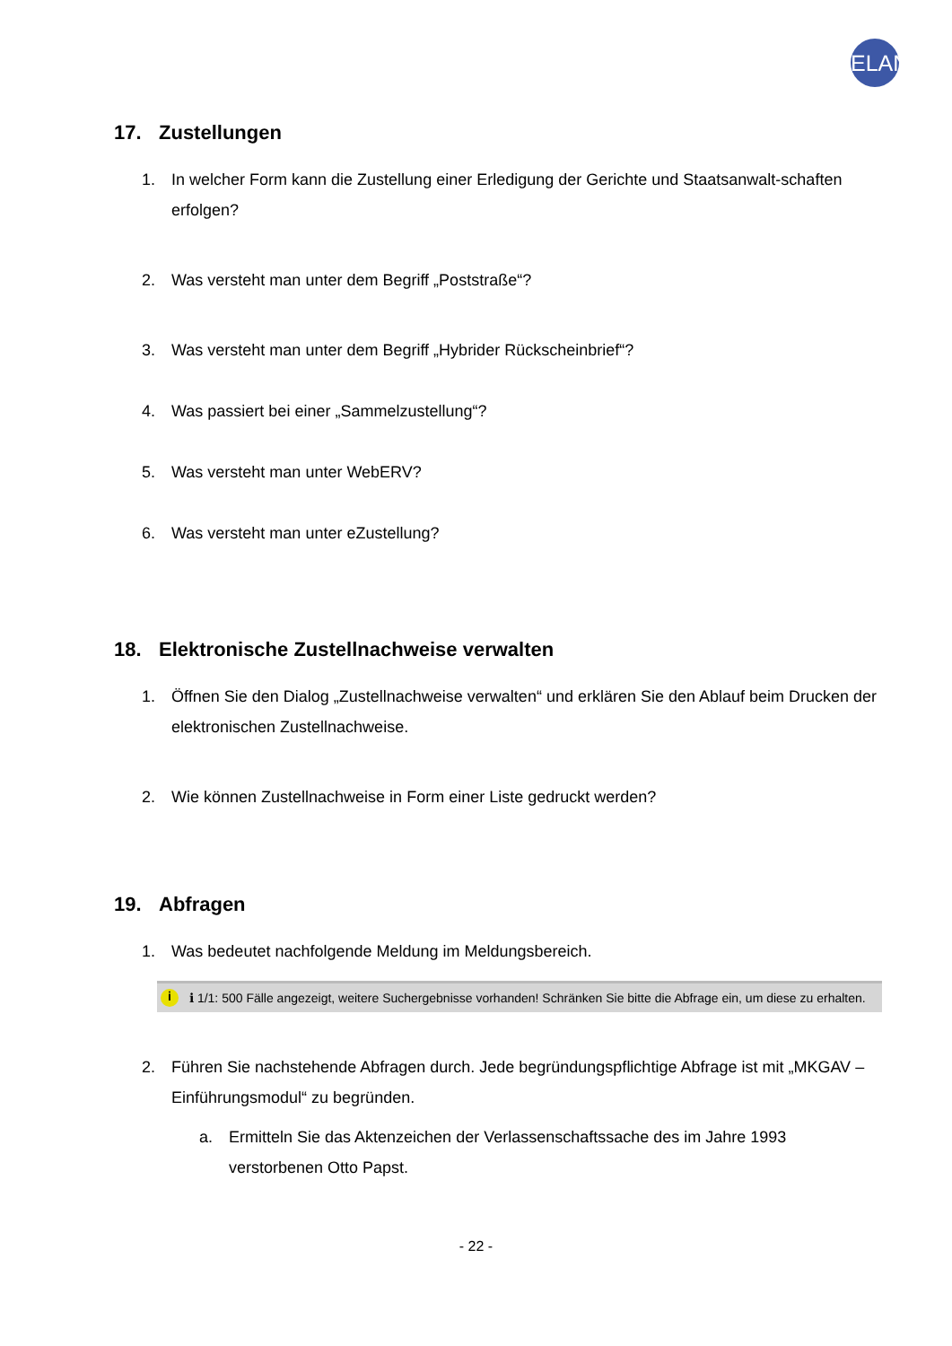ELAN
17. Zustellungen
1. In welcher Form kann die Zustellung einer Erledigung der Gerichte und Staatsanwalt-schaften erfolgen?
2. Was versteht man unter dem Begriff „Poststraße“?
3. Was versteht man unter dem Begriff „Hybrider Rückscheinbrief“?
4. Was passiert bei einer „Sammelzustellung“?
5. Was versteht man unter WebERV?
6. Was versteht man unter eZustellung?
18. Elektronische Zustellnachweise verwalten
1. Öffnen Sie den Dialog „Zustellnachweise verwalten“ und erklären Sie den Ablauf beim Drucken der elektronischen Zustellnachweise.
2. Wie können Zustellnachweise in Form einer Liste gedruckt werden?
19. Abfragen
1. Was bedeutet nachfolgende Meldung im Meldungsbereich.
i ℹ 1/1: 500 Fälle angezeigt, weitere Suchergebnisse vorhanden! Schränken Sie bitte die Abfrage ein, um diese zu erhalten.
2. Führen Sie nachstehende Abfragen durch. Jede begründungspflichtige Abfrage ist mit „MKGAV – Einführungsmodul“ zu begründen.
a. Ermitteln Sie das Aktenzeichen der Verlassenschaftssache des im Jahre 1993 verstorbenen Otto Papst.
- 22 -